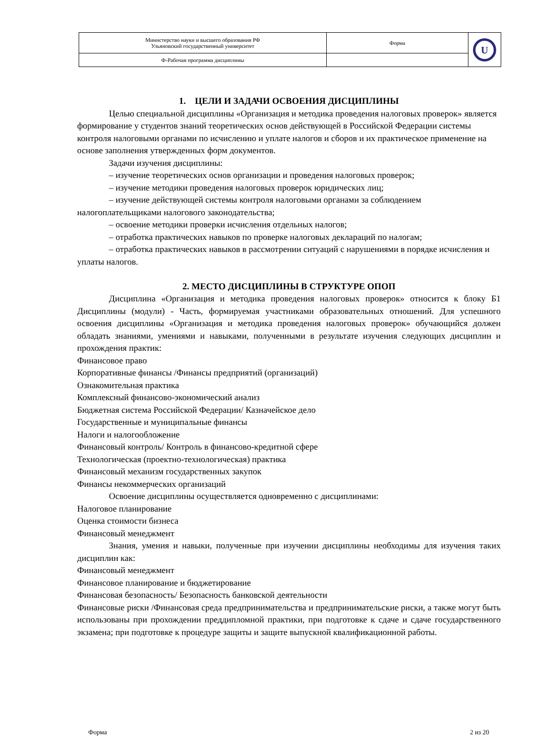| Министерство науки и высшего образования РФ Ульяновский государственный университет | Форма | U |
| Ф-Рабочая программа дисциплины | | |
1. ЦЕЛИ И ЗАДАЧИ ОСВОЕНИЯ ДИСЦИПЛИНЫ
Целью специальной дисциплины «Организация и методика проведения налоговых проверок» является формирование у студентов знаний теоретических основ действующей в Российской Федерации системы контроля налоговыми органами по исчислению и уплате налогов и сборов и их практическое применение на основе заполнения утвержденных форм документов.
Задачи изучения дисциплины:
– изучение теоретических основ организации и проведения налоговых проверок;
– изучение методики проведения налоговых проверок юридических лиц;
– изучение действующей системы контроля налоговыми органами за соблюдением налогоплательщиками налогового законодательства;
– освоение методики проверки исчисления отдельных налогов;
– отработка практических навыков по проверке налоговых деклараций по налогам;
– отработка практических навыков в рассмотрении ситуаций с нарушениями в порядке исчисления и уплаты налогов.
2. МЕСТО ДИСЦИПЛИНЫ В СТРУКТУРЕ ОПОП
Дисциплина «Организация и методика проведения налоговых проверок» относится к блоку Б1 Дисциплины (модули) - Часть, формируемая участниками образовательных отношений. Для успешного освоения дисциплины «Организация и методика проведения налоговых проверок» обучающийся должен обладать знаниями, умениями и навыками, полученными в результате изучения следующих дисциплин и прохождения практик:
Финансовое право
Корпоративные финансы /Финансы предприятий (организаций)
Ознакомительная практика
Комплексный финансово-экономический анализ
Бюджетная система Российской Федерации/ Казначейское дело
Государственные и муниципальные финансы
Налоги и налогообложение
Финансовый контроль/ Контроль в финансово-кредитной сфере
Технологическая (проектно-технологическая) практика
Финансовый механизм государственных закупок
Финансы некоммерческих организаций
Освоение дисциплины осуществляется одновременно с дисциплинами:
Налоговое планирование
Оценка стоимости бизнеса
Финансовый менеджмент
Знания, умения и навыки, полученные при изучении дисциплины необходимы для изучения таких дисциплин как:
Финансовый менеджмент
Финансовое планирование и бюджетирование
Финансовая безопасность/ Безопасность банковской деятельности
Финансовые риски /Финансовая среда предпринимательства и предпринимательские риски, а также могут быть использованы при прохождении преддипломной практики, при подготовке к сдаче и сдаче государственного экзамена; при подготовке к процедуре защиты и защите выпускной квалификационной работы.
Форма 2 из 20